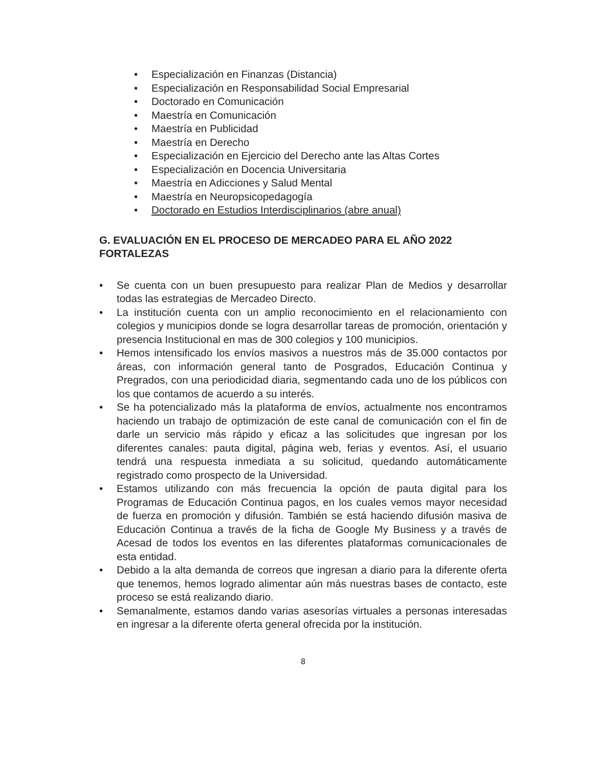• Especialización en Finanzas (Distancia)
• Especialización en Responsabilidad Social Empresarial
• Doctorado en Comunicación
• Maestría en Comunicación
• Maestría en Publicidad
• Maestría en Derecho
• Especialización en Ejercicio del Derecho ante las Altas Cortes
• Especialización en Docencia Universitaria
• Maestría en Adicciones y Salud Mental
• Maestría en Neuropsicopedagogía
• Doctorado en Estudios Interdisciplinarios (abre anual)
G. EVALUACIÓN EN EL PROCESO DE MERCADEO PARA EL AÑO 2022
FORTALEZAS
• Se cuenta con un buen presupuesto para realizar Plan de Medios y desarrollar todas las estrategias de Mercadeo Directo.
• La institución cuenta con un amplio reconocimiento en el relacionamiento con colegios y municipios donde se logra desarrollar tareas de promoción, orientación y presencia Institucional en mas de 300 colegios y 100 municipios.
• Hemos intensificado los envíos masivos a nuestros más de 35.000 contactos por áreas, con información general tanto de Posgrados, Educación Continua y Pregrados, con una periodicidad diaria, segmentando cada uno de los públicos con los que contamos de acuerdo a su interés.
• Se ha potencializado más la plataforma de envíos, actualmente nos encontramos haciendo un trabajo de optimización de este canal de comunicación con el fin de darle un servicio más rápido y eficaz a las solicitudes que ingresan por los diferentes canales: pauta digital, página web, ferias y eventos. Así, el usuario tendrá una respuesta inmediata a su solicitud, quedando automáticamente registrado como prospecto de la Universidad.
• Estamos utilizando con más frecuencia la opción de pauta digital para los Programas de Educación Continua pagos, en los cuales vemos mayor necesidad de fuerza en promoción y difusión. También se está haciendo difusión masiva de Educación Continua a través de la ficha de Google My Business y a través de Acesad de todos los eventos en las diferentes plataformas comunicacionales de esta entidad.
• Debido a la alta demanda de correos que ingresan a diario para la diferente oferta que tenemos, hemos logrado alimentar aún más nuestras bases de contacto, este proceso se está realizando diario.
• Semanalmente, estamos dando varias asesorías virtuales a personas interesadas en ingresar a la diferente oferta general ofrecida por la institución.
8